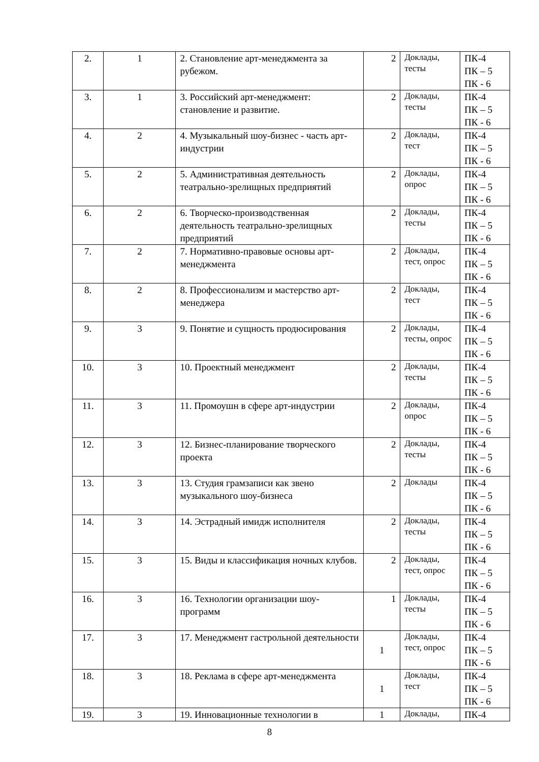| 2. | 1 | 2. Становление арт-менеджмента за рубежом. | 2 | Доклады, тесты | ПК-4 ПК – 5 ПК - 6 |
| 3. | 1 | 3. Российский арт-менеджмент: становление и развитие. | 2 | Доклады, тесты | ПК-4 ПК – 5 ПК - 6 |
| 4. | 2 | 4. Музыкальный шоу-бизнес - часть арт-индустрии | 2 | Доклады, тест | ПК-4 ПК – 5 ПК - 6 |
| 5. | 2 | 5. Административная деятельность театрально-зрелищных предприятий | 2 | Доклады, опрос | ПК-4 ПК – 5 ПК - 6 |
| 6. | 2 | 6. Творческо-производственная деятельность театрально-зрелищных предприятий | 2 | Доклады, тесты | ПК-4 ПК – 5 ПК - 6 |
| 7. | 2 | 7. Нормативно-правовые основы арт-менеджмента | 2 | Доклады, тест, опрос | ПК-4 ПК – 5 ПК - 6 |
| 8. | 2 | 8. Профессионализм и мастерство арт-менеджера | 2 | Доклады, тест | ПК-4 ПК – 5 ПК - 6 |
| 9. | 3 | 9. Понятие и сущность продюсирования | 2 | Доклады, тесты, опрос | ПК-4 ПК – 5 ПК - 6 |
| 10. | 3 | 10. Проектный менеджмент | 2 | Доклады, тесты | ПК-4 ПК – 5 ПК - 6 |
| 11. | 3 | 11. Промоушн в сфере арт-индустрии | 2 | Доклады, опрос | ПК-4 ПК – 5 ПК - 6 |
| 12. | 3 | 12. Бизнес-планирование творческого проекта | 2 | Доклады, тесты | ПК-4 ПК – 5 ПК - 6 |
| 13. | 3 | 13. Студия грамзаписи как звено музыкального шоу-бизнеса | 2 | Доклады | ПК-4 ПК – 5 ПК - 6 |
| 14. | 3 | 14. Эстрадный имидж исполнителя | 2 | Доклады, тесты | ПК-4 ПК – 5 ПК - 6 |
| 15. | 3 | 15. Виды и классификация ночных клубов. | 2 | Доклады, тест, опрос | ПК-4 ПК – 5 ПК - 6 |
| 16. | 3 | 16. Технологии организации шоу-программ | 1 | Доклады, тесты | ПК-4 ПК – 5 ПК - 6 |
| 17. | 3 | 17. Менеджмент гастрольной деятельности | 1 | Доклады, тест, опрос | ПК-4 ПК – 5 ПК - 6 |
| 18. | 3 | 18. Реклама в сфере арт-менеджмента | 1 | Доклады, тест | ПК-4 ПК – 5 ПК - 6 |
| 19. | 3 | 19. Инновационные технологии в | 1 | Доклады, | ПК-4 |
8